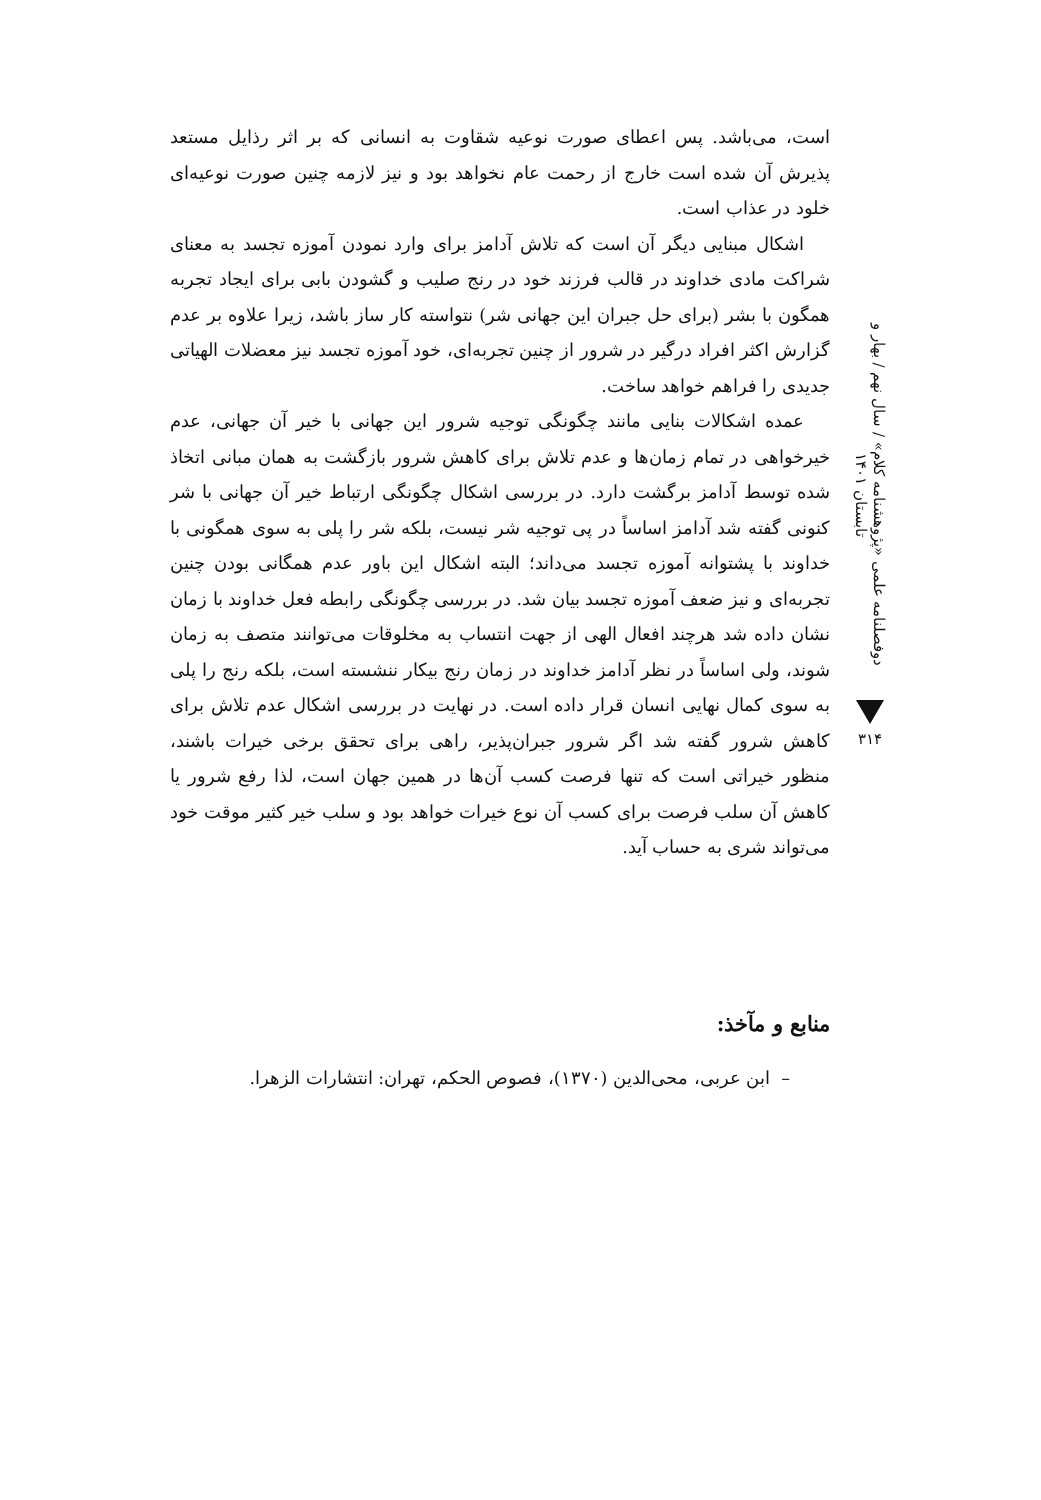دوفصلنامه علمی «پژوهشنامه کلام» / سال نهم / بهار و تابستان ۱۴۰۱
۳۱۴
است، می‌باشد. پس اعطای صورت نوعیه شقاوت به انسانی که بر اثر رذایل مستعد پذیرش آن شده است خارج از رحمت عام نخواهد بود و نیز لازمه چنین صورت نوعیه‌ای خلود در عذاب است.
اشکال مبنایی دیگر آن است که تلاش آدامز برای وارد نمودن آموزه تجسد به معنای شراکت مادی خداوند در قالب فرزند خود در رنج صلیب و گشودن بابی برای ایجاد تجربه همگون با بشر (برای حل جبران این جهانی شر) نتواسته کار ساز باشد، زیرا علاوه بر عدم گزارش اکثر افراد درگیر در شرور از چنین تجربه‌ای، خود آموزه تجسد نیز معضلات الهیاتی جدیدی را فراهم خواهد ساخت.
عمده اشکالات بنایی مانند چگونگی توجیه شرور این جهانی با خیر آن جهانی، عدم خیرخواهی در تمام زمان‌ها و عدم تلاش برای کاهش شرور بازگشت به همان مبانی اتخاذ شده توسط آدامز برگشت دارد. در بررسی اشکال چگونگی ارتباط خیر آن جهانی با شر کنونی گفته شد آدامز اساساً در پی توجیه شر نیست، بلکه شر را پلی به سوی همگونی با خداوند با پشتوانه آموزه تجسد می‌داند؛ البته اشکال این باور عدم همگانی بودن چنین تجربه‌ای و نیز ضعف آموزه تجسد بیان شد. در بررسی چگونگی رابطه فعل خداوند با زمان نشان داده شد هرچند افعال الهی از جهت انتساب به مخلوقات می‌توانند متصف به زمان شوند، ولی اساساً در نظر آدامز خداوند در زمان رنج بیکار ننشسته است، بلکه رنج را پلی به سوی کمال نهایی انسان قرار داده است. در نهایت در بررسی اشکال عدم تلاش برای کاهش شرور گفته شد اگر شرور جبران‌پذیر، راهی برای تحقق برخی خیرات باشند، منظور خیراتی است که تنها فرصت کسب آن‌ها در همین جهان است، لذا رفع شرور یا کاهش آن سلب فرصت برای کسب آن نوع خیرات خواهد بود و سلب خیر کثیر موقت خود می‌تواند شری به حساب آید.
منابع و مآخذ:
– ابن عربی، محی‌الدین (۱۳۷۰)، فصوص الحکم، تهران: انتشارات الزهرا.